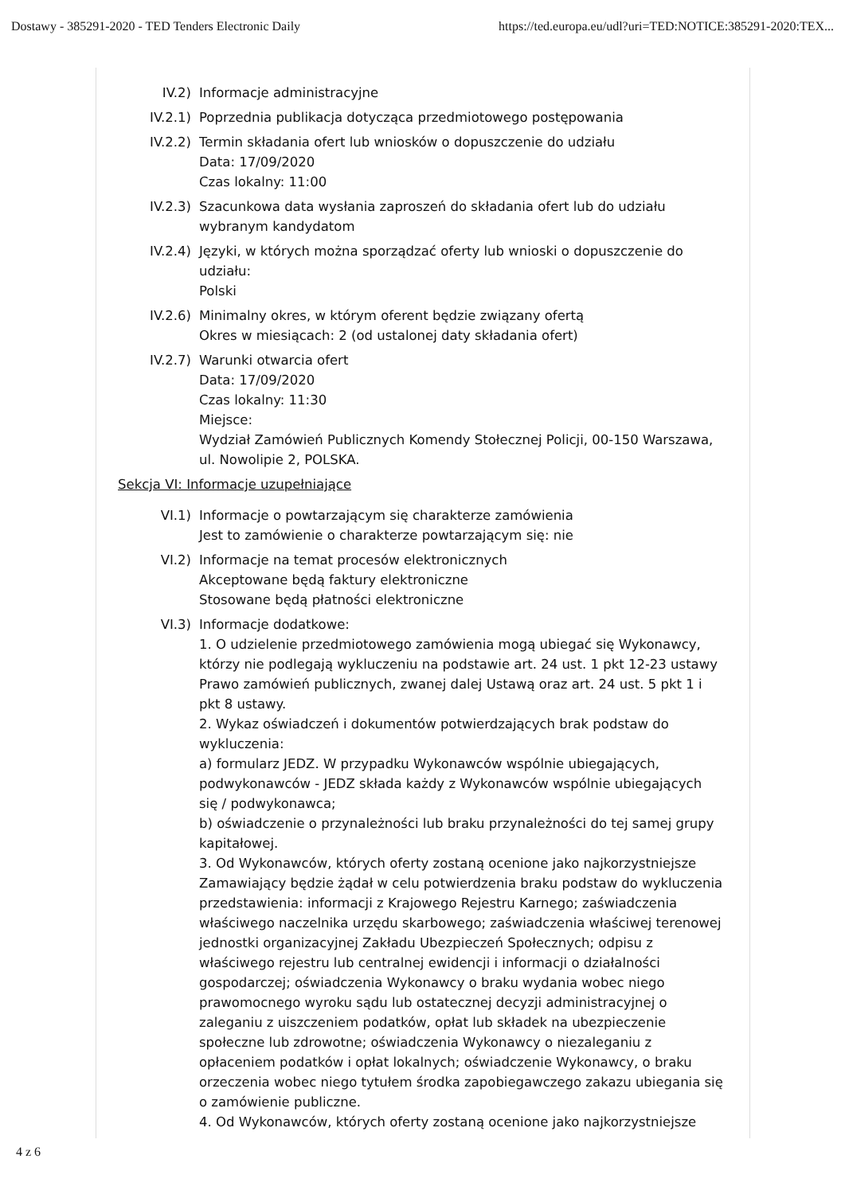Dostawy - 385291-2020 - TED Tenders Electronic Daily https://ted.europa.eu/udl?uri=TED:NOTICE:385291-2020:TEX...
IV.2) Informacje administracyjne
IV.2.1) Poprzednia publikacja dotycząca przedmiotowego postępowania
IV.2.2) Termin składania ofert lub wniosków o dopuszczenie do udziału
Data: 17/09/2020
Czas lokalny: 11:00
IV.2.3) Szacunkowa data wysłania zaproszeń do składania ofert lub do udziału wybranym kandydatom
IV.2.4) Języki, w których można sporządzać oferty lub wnioski o dopuszczenie do udziału:
Polski
IV.2.6) Minimalny okres, w którym oferent będzie związany ofertą
Okres w miesiącach: 2 (od ustalonej daty składania ofert)
IV.2.7) Warunki otwarcia ofert
Data: 17/09/2020
Czas lokalny: 11:30
Miejsce:
Wydział Zamówień Publicznych Komendy Stołecznej Policji, 00-150 Warszawa, ul. Nowolipie 2, POLSKA.
Sekcja VI: Informacje uzupełniające
VI.1) Informacje o powtarzającym się charakterze zamówienia
Jest to zamówienie o charakterze powtarzającym się: nie
VI.2) Informacje na temat procesów elektronicznych
Akceptowane będą faktury elektroniczne
Stosowane będą płatności elektroniczne
VI.3) Informacje dodatkowe:
1. O udzielenie przedmiotowego zamówienia mogą ubiegać się Wykonawcy, którzy nie podlegają wykluczeniu na podstawie art. 24 ust. 1 pkt 12-23 ustawy Prawo zamówień publicznych, zwanej dalej Ustawą oraz art. 24 ust. 5 pkt 1 i pkt 8 ustawy.
2. Wykaz oświadczeń i dokumentów potwierdzających brak podstaw do wykluczenia:
a) formularz JEDZ. W przypadku Wykonawców wspólnie ubiegających, podwykonawców - JEDZ składa każdy z Wykonawców wspólnie ubiegających się / podwykonawca;
b) oświadczenie o przynależności lub braku przynależności do tej samej grupy kapitałowej.
3. Od Wykonawców, których oferty zostaną ocenione jako najkorzystniejsze Zamawiający będzie żądał w celu potwierdzenia braku podstaw do wykluczenia przedstawienia: informacji z Krajowego Rejestru Karnego; zaświadczenia właściwego naczelnika urzędu skarbowego; zaświadczenia właściwej terenowej jednostki organizacyjnej Zakładu Ubezpieczeń Społecznych; odpisu z właściwego rejestru lub centralnej ewidencji i informacji o działalności gospodarczej; oświadczenia Wykonawcy o braku wydania wobec niego prawomocnego wyroku sądu lub ostatecznej decyzji administracyjnej o zaleganiu z uiszczeniem podatków, opłat lub składek na ubezpieczenie społeczne lub zdrowotne; oświadczenia Wykonawcy o niezaleganiu z opłaceniem podatków i opłat lokalnych; oświadczenie Wykonawcy, o braku orzeczenia wobec niego tytułem środka zapobiegawczego zakazu ubiegania się o zamówienie publiczne.
4. Od Wykonawców, których oferty zostaną ocenione jako najkorzystniejsze
4 z 6